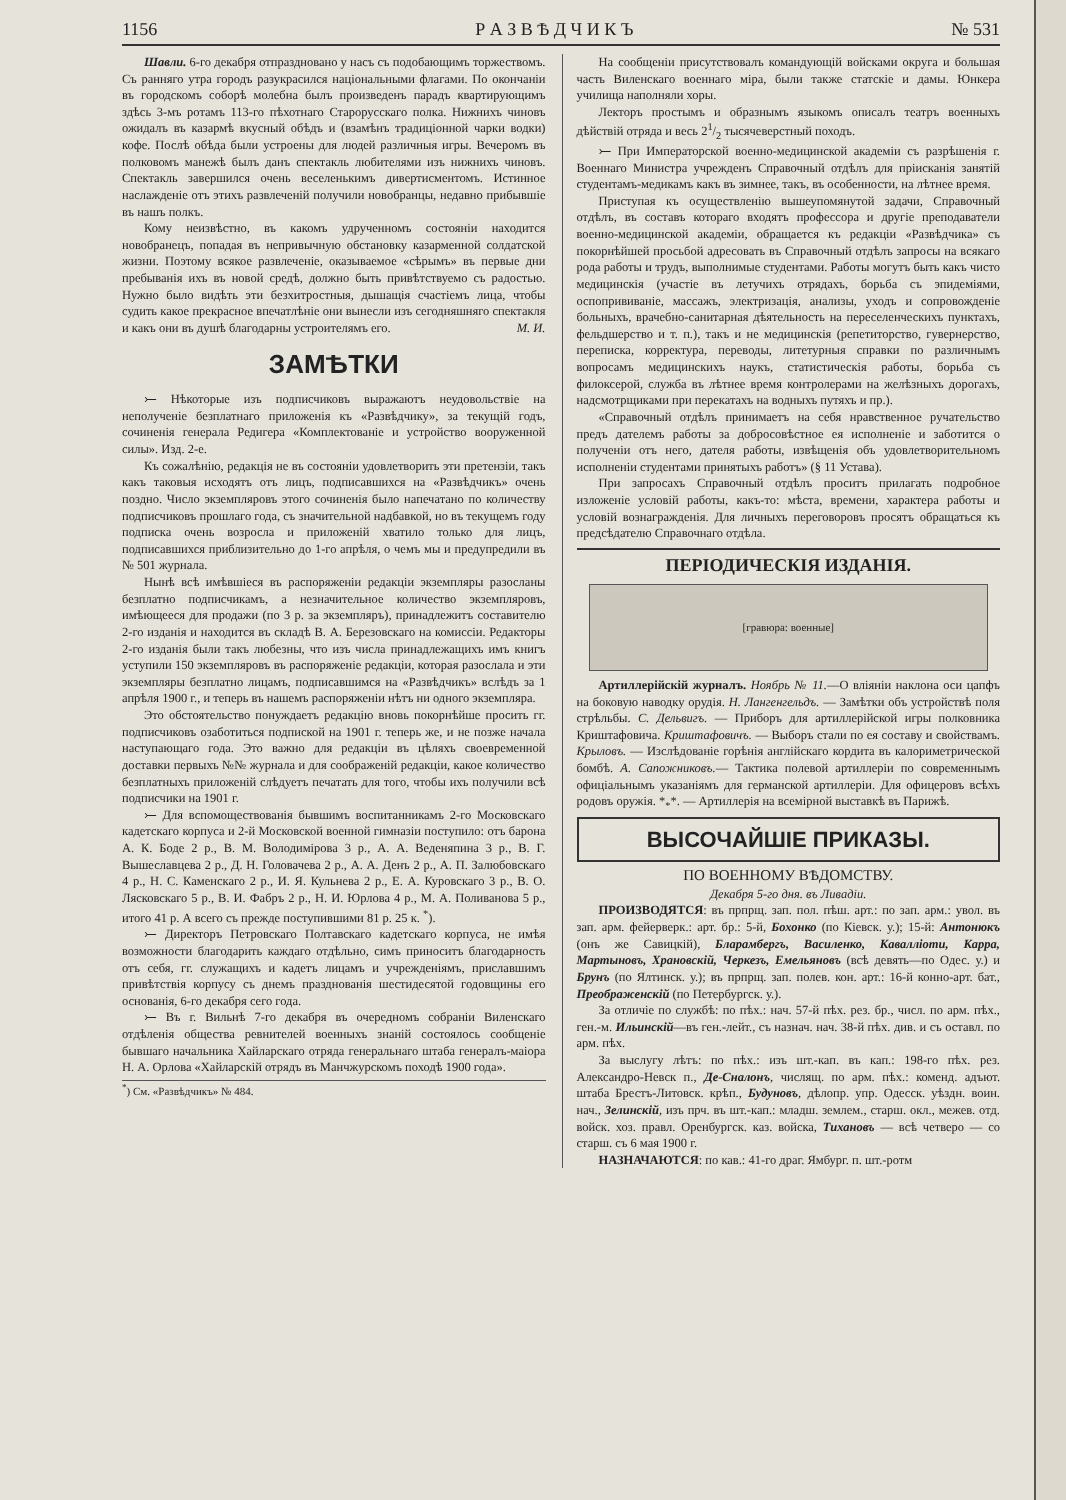1156 Р А З В Ѣ Д Ч И К Ъ № 531
Шавли. 6-го декабря отпраздновано у насъ съ подобающимъ торжествомъ. Съ ранняго утра городъ разукрасился національными флагами. По окончаніи въ городскомъ соборѣ молебна былъ произведенъ парадъ квартирующимъ здѣсь 3-мъ ротамъ 113-го пѣхотнаго Старорусскаго полка. Нижнихъ чиновъ ожидалъ въ казармѣ вкусный обѣдъ и (взамѣнъ традиціонной чарки водки) кофе. Послѣ обѣда были устроены для людей различныя игры. Вечеромъ въ полковомъ манежѣ былъ данъ спектакль любителями изъ нижнихъ чиновъ. Спектакль завершился очень веселенькимъ дивертисментомъ. Истинное наслажденіе отъ этихъ развлеченій получили новобранцы, недавно прибывшіе въ нашъ полкъ.
Кому неизвѣстно, въ какомъ удрученномъ состояніи находится новобранецъ, попадая въ непривычную обстановку казарменной солдатской жизни. Поэтому всякое развлеченіе, оказываемое «сѣрымъ» въ первые дни пребыванія ихъ въ новой средѣ, должно быть привѣтствуемо съ радостью. Нужно было видѣть эти безхитростныя, дышащія счастіемъ лица, чтобы судить какое прекрасное впечатлѣніе они вынесли изъ сегодняшняго спектакля и какъ они въ душѣ благодарны устроителямъ его. М. И.
ЗАМѢТКИ
⤚ Нѣкоторые изъ подписчиковъ выражаютъ неудовольствіе на неполученіе безплатнаго приложенія къ «Развѣдчику», за текущій годъ, сочиненія генерала Редигера «Комплектованіе и устройство вооруженной силы». Изд. 2-е.
Къ сожалѣнію, редакція не въ состояніи удовлетворить эти претензіи, такъ какъ таковыя исходятъ отъ лицъ, подписавшихся на «Развѣдчикъ» очень поздно. Число экземпляровъ этого сочиненія было напечатано по количеству подписчиковъ прошлаго года, съ значительной надбавкой, но въ текущемъ году подписка очень возросла и приложеній хватило только для лицъ, подписавшихся приблизительно до 1-го апрѣля, о чемъ мы и предупредили въ № 501 журнала.
Нынѣ всѣ имѣвшіеся въ распоряженіи редакціи экземпляры разосланы безплатно подписчикамъ, а незначительное количество экземпляровъ, имѣющееся для продажи (по 3 р. за экземпляръ), принадлежитъ составителю 2-го изданія и находится въ складѣ В. А. Березовскаго на комиссіи. Редакторы 2-го изданія были такъ любезны, что изъ числа принадлежащихъ имъ книгъ уступили 150 экземпляровъ въ распоряженіе редакціи, которая разослала и эти экземпляры безплатно лицамъ, подписавшимся на «Развѣдчикъ» вслѣдъ за 1 апрѣля 1900 г., и теперь въ нашемъ распоряженіи нѣтъ ни одного экземпляра.
Это обстоятельство понуждаетъ редакцію вновь покорнѣйше просить гг. подписчиковъ озаботиться подпиской на 1901 г. теперь же, и не позже начала наступающаго года. Это важно для редакціи въ цѣляхъ своевременной доставки первыхъ №№ журнала и для соображеній редакціи, какое количество безплатныхъ приложеній слѣдуетъ печатать для того, чтобы ихъ получили всѣ подписчики на 1901 г.
⤚ Для вспомоществованія бывшимъ воспитанникамъ 2-го Московскаго кадетскаго корпуса и 2-й Московской военной гимназіи поступило: отъ барона А. К. Боде 2 р., В. М. Володимірова 3 р., А. А. Веденяпина 3 р., В. Г. Вышеславцева 2 р., Д. Н. Головачева 2 р., А. А. Денъ 2 р., А. П. Залюбовскаго 4 р., Н. С. Каменскаго 2 р., И. Я. Кульнева 2 р., Е. А. Куровскаго 3 р., В. О. Лясковскаго 5 р., В. И. Фабръ 2 р., Н. И. Юрлова 4 р., М. А. Поливанова 5 р., итого 41 р. А всего съ прежде поступившими 81 р. 25 к. <sup>*</sup>).
⤚ Директоръ Петровскаго Полтавскаго кадетскаго корпуса, не имѣя возможности благодарить каждаго отдѣльно, симъ приноситъ благодарность отъ себя, гг. служащихъ и кадетъ лицамъ и учрежденіямъ, приславшимъ привѣтствія корпусу съ днемъ празднованія шестидесятой годовщины его основанія, 6-го декабря сего года.
⤚ Въ г. Вильнѣ 7-го декабря въ очередномъ собраніи Виленскаго отдѣленія общества ревнителей военныхъ знаній состоялось сообщеніе бывшаго начальника Хайларскаго отряда генеральнаго штаба генералъ-маіора Н. А. Орлова «Хайларскій отрядъ въ Манчжурскомъ походѣ 1900 года».
<sup>*</sup>) См. «Развѣдчикъ» № 484.
На сообщеніи присутствовалъ командующій войсками округа и большая часть Виленскаго военнаго міра, были также статскіе и дамы. Юнкера училища наполняли хоры.
Лекторъ простымъ и образнымъ языкомъ описалъ театръ военныхъ дѣйствій отряда и весь 21/2 тысячеверстный походъ.
⤚ При Императорской военно-медицинской академіи съ разрѣшенія г. Военнаго Министра учрежденъ Справочный отдѣлъ для пріисканія занятій студентамъ-медикамъ какъ въ зимнее, такъ, въ особенности, на лѣтнее время.
Приступая къ осуществленію вышеупомянутой задачи, Справочный отдѣлъ, въ составъ котораго входятъ профессора и другіе преподаватели военно-медицинской академіи, обращается къ редакціи «Развѣдчика» съ покорнѣйшей просьбой адресовать въ Справочный отдѣлъ запросы на всякаго рода работы и трудъ, выполнимые студентами. Работы могутъ быть какъ чисто медицинскія (участіе въ летучихъ отрядахъ, борьба съ эпидеміями, оспопрививаніе, массажъ, электризація, анализы, уходъ и сопровожденіе больныхъ, врачебно-санитарная дѣятельность на переселенческихъ пунктахъ, фельдшерство и т. п.), такъ и не медицинскія (репетиторство, гувернерство, переписка, корректура, переводы, литетурныя справки по различнымъ вопросамъ медицинскихъ наукъ, статистическія работы, борьба съ филоксерой, служба въ лѣтнее время контролерами на желѣзныхъ дорогахъ, надсмотрщиками при перекатахъ на водныхъ путяхъ и пр.).
«Справочный отдѣлъ принимаетъ на себя нравственное ручательство предъ дателемъ работы за добросовѣстное ея исполненіе и заботится о полученіи отъ него, дателя работы, извѣщенія объ удовлетворительномъ исполненіи студентами принятыхъ работъ» (§ 11 Устава).
При запросахъ Справочный отдѣлъ проситъ прилагать подробное изложеніе условій работы, какъ-то: мѣста, времени, характера работы и условій вознагражденія. Для личныхъ переговоровъ просятъ обращаться къ предсѣдателю Справочнаго отдѣла.
ПЕРІОДИЧЕСКІЯ ИЗДАНІЯ.
[гравюра: военные]
Артиллерійскій журналъ. Ноябрь № 11.—О вліяніи наклона оси цапфъ на боковую наводку орудія. Н. Лангенгельдъ. — Замѣтки объ устройствѣ поля стрѣльбы. С. Дельвигъ. — Приборъ для артиллерійской игры полковника Криштафовича. Криштафовичъ. — Выборъ стали по ея составу и свойствамъ. Крыловъ. — Изслѣдованіе горѣнія англійскаго кордита въ калориметрической бомбѣ. А. Сапожниковъ.— Тактика полевой артиллеріи по современнымъ офиціальнымъ указаніямъ для германской артиллеріи. Для офицеровъ всѣхъ родовъ оружія. *<sub>*</sub>*. — Артиллерія на всемірной выставкѣ въ Парижѣ.
ВЫСОЧАЙШІЕ ПРИКАЗЫ.
ПО ВОЕННОМУ ВѢДОМСТВУ.
Декабря 5-го дня. въ Ливадіи.
ПРОИЗВОДЯТСЯ: въ прпрщ. зап. пол. пѣш. арт.: по зап. арм.: увол. въ зап. арм. фейерверк.: арт. бр.: 5-й, Бохонко (по Кіевск. у.); 15-й: Антонюкъ (онъ же Савицкій), Бларамбергъ, Василенко, Кавалліоти, Карра, Мартыновъ, Храновскій, Черкезъ, Емельяновъ (всѣ девять—по Одес. у.) и Брунъ (по Ялтинск. у.); въ прпрщ. зап. полев. кон. арт.: 16-й конно-арт. бат., Преображенскій (по Петербургск. у.).
За отличіе по службѣ: по пѣх.: нач. 57-й пѣх. рез. бр., числ. по арм. пѣх., ген.-м. Ильинскій—въ ген.-лейт., съ назнач. нач. 38-й пѣх. див. и съ оставл. по арм. пѣх.
За выслугу лѣтъ: по пѣх.: изъ шт.-кап. въ кап.: 198-го пѣх. рез. Александро-Невск п., Де-Сналонъ, числящ. по арм. пѣх.: коменд. адъют. штаба Брестъ-Литовск. крѣп., Будуновъ, дѣлопр. упр. Одесск. уѣздн. воин. нач., Зелинскій, изъ прч. въ шт.-кап.: младш. землем., старш. окл., межев. отд. войск. хоз. правл. Оренбургск. каз. войска, Тихановъ — всѣ четверо — со старш. съ 6 мая 1900 г.
НАЗНАЧАЮТСЯ: по кав.: 41-го драг. Ямбург. п. шт.-ротм